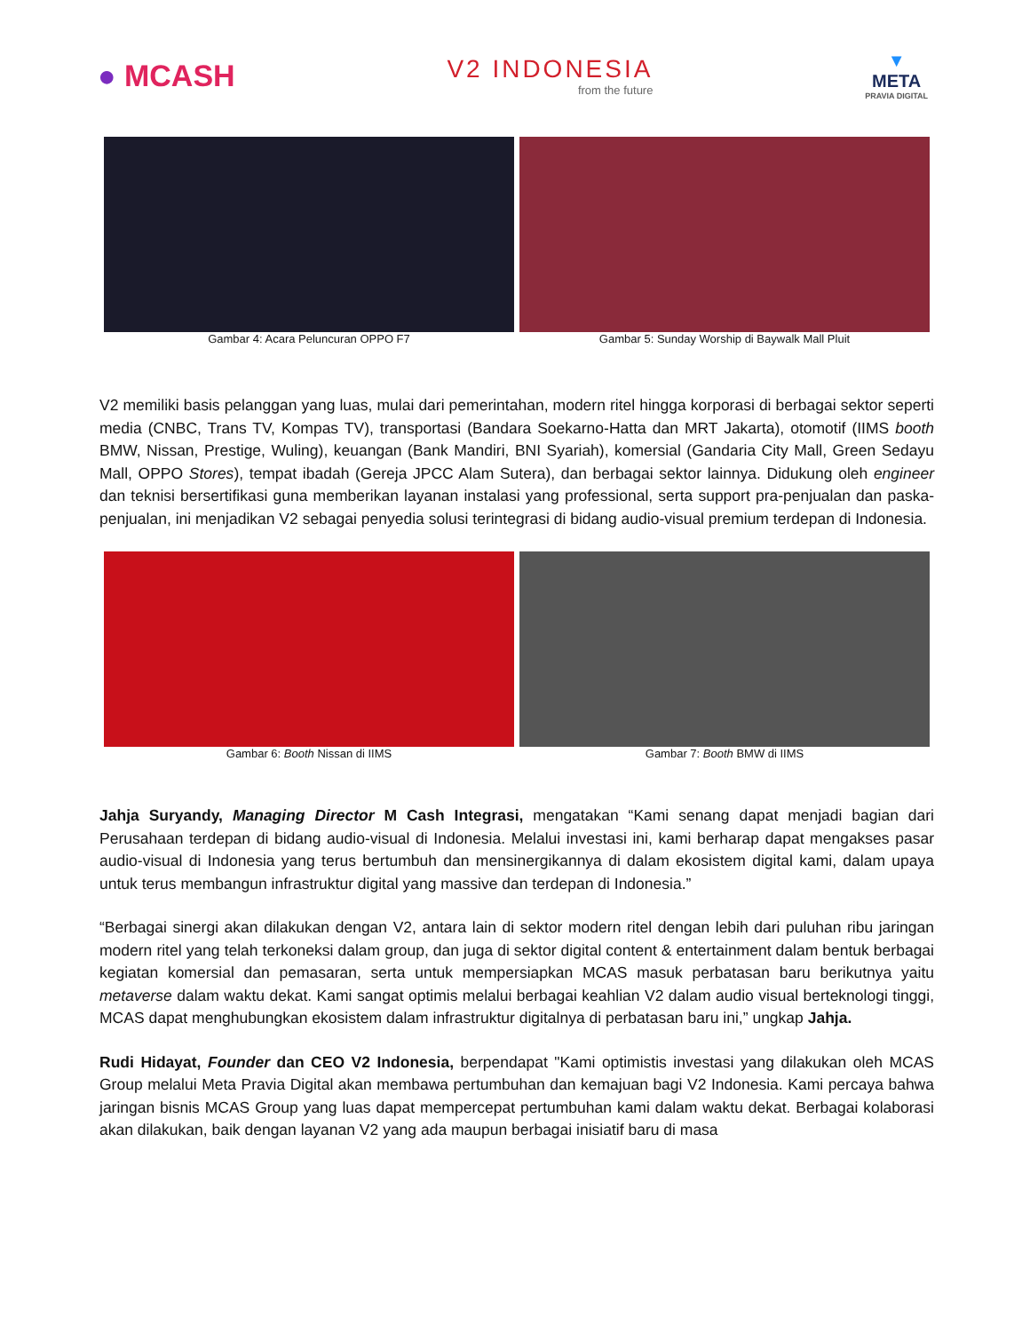● MCASH
V2 INDONESIA
from the future
▼
META
PRAVIA DIGITAL
Gambar 4: Acara Peluncuran OPPO F7
Gambar 5: Sunday Worship di Baywalk Mall Pluit
V2 memiliki basis pelanggan yang luas, mulai dari pemerintahan, modern ritel hingga korporasi di berbagai sektor seperti media (CNBC, Trans TV, Kompas TV), transportasi (Bandara Soekarno-Hatta dan MRT Jakarta), otomotif (IIMS booth BMW, Nissan, Prestige, Wuling), keuangan (Bank Mandiri, BNI Syariah), komersial (Gandaria City Mall, Green Sedayu Mall, OPPO Stores), tempat ibadah (Gereja JPCC Alam Sutera), dan berbagai sektor lainnya. Didukung oleh engineer dan teknisi bersertifikasi guna memberikan layanan instalasi yang professional, serta support pra-penjualan dan paska-penjualan, ini menjadikan V2 sebagai penyedia solusi terintegrasi di bidang audio-visual premium terdepan di Indonesia.
Gambar 6: Booth Nissan di IIMS Gambar 7: Booth BMW di IIMS
Jahja Suryandy, Managing Director M Cash Integrasi, mengatakan “Kami senang dapat menjadi bagian dari Perusahaan terdepan di bidang audio-visual di Indonesia. Melalui investasi ini, kami berharap dapat mengakses pasar audio-visual di Indonesia yang terus bertumbuh dan mensinergikannya di dalam ekosistem digital kami, dalam upaya untuk terus membangun infrastruktur digital yang massive dan terdepan di Indonesia.”
“Berbagai sinergi akan dilakukan dengan V2, antara lain di sektor modern ritel dengan lebih dari puluhan ribu jaringan modern ritel yang telah terkoneksi dalam group, dan juga di sektor digital content & entertainment dalam bentuk berbagai kegiatan komersial dan pemasaran, serta untuk mempersiapkan MCAS masuk perbatasan baru berikutnya yaitu metaverse dalam waktu dekat. Kami sangat optimis melalui berbagai keahlian V2 dalam audio visual berteknologi tinggi, MCAS dapat menghubungkan ekosistem dalam infrastruktur digitalnya di perbatasan baru ini,” ungkap Jahja.
Rudi Hidayat, Founder dan CEO V2 Indonesia, berpendapat "Kami optimistis investasi yang dilakukan oleh MCAS Group melalui Meta Pravia Digital akan membawa pertumbuhan dan kemajuan bagi V2 Indonesia. Kami percaya bahwa jaringan bisnis MCAS Group yang luas dapat mempercepat pertumbuhan kami dalam waktu dekat. Berbagai kolaborasi akan dilakukan, baik dengan layanan V2 yang ada maupun berbagai inisiatif baru di masa